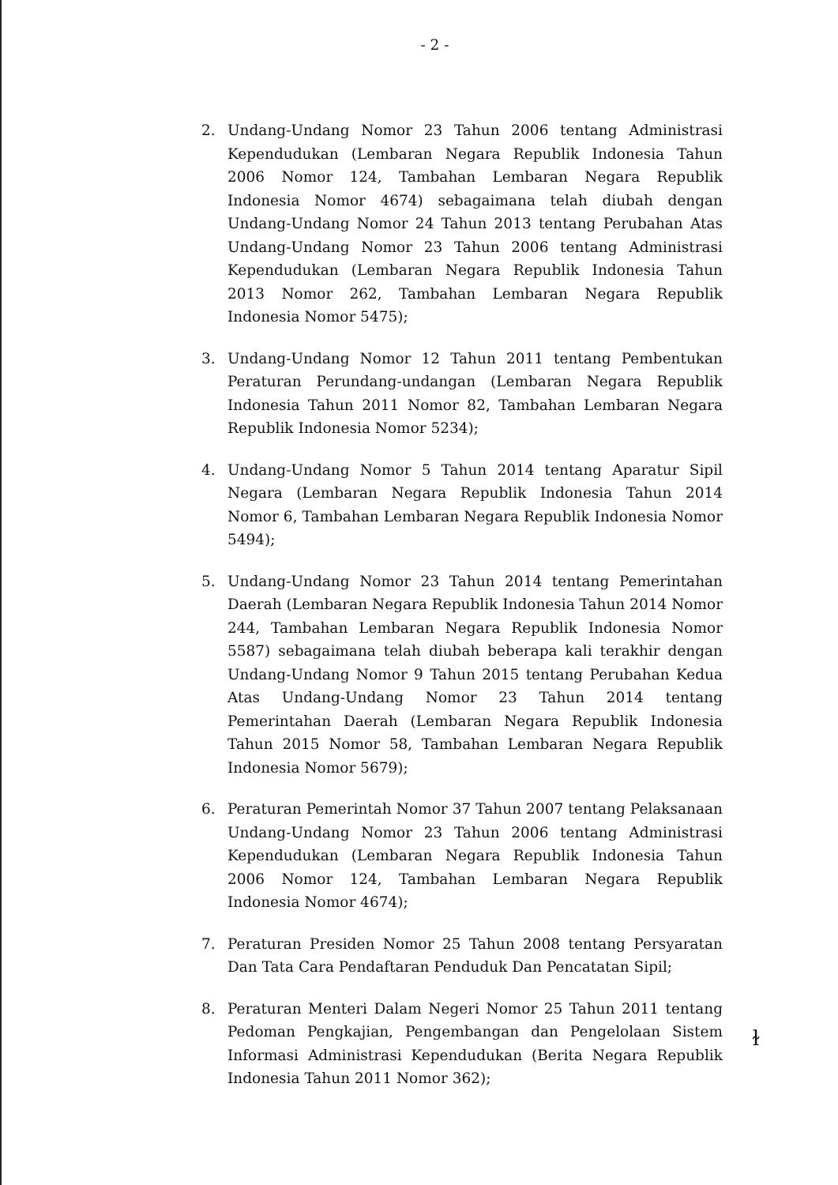- 2 -
2. Undang-Undang Nomor 23 Tahun 2006 tentang Administrasi Kependudukan (Lembaran Negara Republik Indonesia Tahun 2006 Nomor 124, Tambahan Lembaran Negara Republik Indonesia Nomor 4674) sebagaimana telah diubah dengan Undang-Undang Nomor 24 Tahun 2013 tentang Perubahan Atas Undang-Undang Nomor 23 Tahun 2006 tentang Administrasi Kependudukan (Lembaran Negara Republik Indonesia Tahun 2013 Nomor 262, Tambahan Lembaran Negara Republik Indonesia Nomor 5475);
3. Undang-Undang Nomor 12 Tahun 2011 tentang Pembentukan Peraturan Perundang-undangan (Lembaran Negara Republik Indonesia Tahun 2011 Nomor 82, Tambahan Lembaran Negara Republik Indonesia Nomor 5234);
4. Undang-Undang Nomor 5 Tahun 2014 tentang Aparatur Sipil Negara (Lembaran Negara Republik Indonesia Tahun 2014 Nomor 6, Tambahan Lembaran Negara Republik Indonesia Nomor 5494);
5. Undang-Undang Nomor 23 Tahun 2014 tentang Pemerintahan Daerah (Lembaran Negara Republik Indonesia Tahun 2014 Nomor 244, Tambahan Lembaran Negara Republik Indonesia Nomor 5587) sebagaimana telah diubah beberapa kali terakhir dengan Undang-Undang Nomor 9 Tahun 2015 tentang Perubahan Kedua Atas Undang-Undang Nomor 23 Tahun 2014 tentang Pemerintahan Daerah (Lembaran Negara Republik Indonesia Tahun 2015 Nomor 58, Tambahan Lembaran Negara Republik Indonesia Nomor 5679);
6. Peraturan Pemerintah Nomor 37 Tahun 2007 tentang Pelaksanaan Undang-Undang Nomor 23 Tahun 2006 tentang Administrasi Kependudukan (Lembaran Negara Republik Indonesia Tahun 2006 Nomor 124, Tambahan Lembaran Negara Republik Indonesia Nomor 4674);
7. Peraturan Presiden Nomor 25 Tahun 2008 tentang Persyaratan Dan Tata Cara Pendaftaran Penduduk Dan Pencatatan Sipil;
8. Peraturan Menteri Dalam Negeri Nomor 25 Tahun 2011 tentang Pedoman Pengkajian, Pengembangan dan Pengelolaan Sistem Informasi Administrasi Kependudukan (Berita Negara Republik Indonesia Tahun 2011 Nomor 362);
ɫ